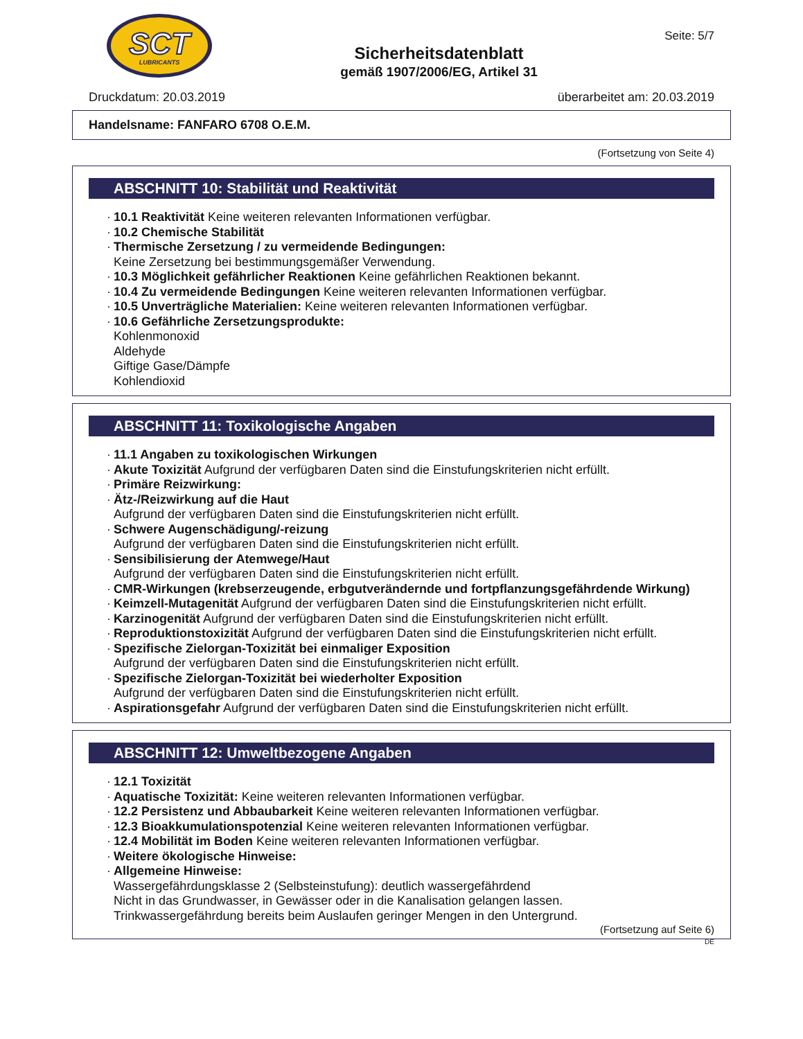SCT
LUBRICANTS
Sicherheitsdatenblatt
gemäß 1907/2006/EG, Artikel 31
Seite: 5/7
Druckdatum: 20.03.2019 überarbeitet am: 20.03.2019
Handelsname: FANFARO 6708 O.E.M.
(Fortsetzung von Seite 4)
ABSCHNITT 10: Stabilität und Reaktivität
10.1 Reaktivität Keine weiteren relevanten Informationen verfügbar.
10.2 Chemische Stabilität
Thermische Zersetzung / zu vermeidende Bedingungen:
Keine Zersetzung bei bestimmungsgemäßer Verwendung.
10.3 Möglichkeit gefährlicher Reaktionen Keine gefährlichen Reaktionen bekannt.
10.4 Zu vermeidende Bedingungen Keine weiteren relevanten Informationen verfügbar.
10.5 Unverträgliche Materialien: Keine weiteren relevanten Informationen verfügbar.
10.6 Gefährliche Zersetzungsprodukte:
Kohlenmonoxid
Aldehyde
Giftige Gase/Dämpfe
Kohlendioxid
ABSCHNITT 11: Toxikologische Angaben
11.1 Angaben zu toxikologischen Wirkungen
Akute Toxizität Aufgrund der verfügbaren Daten sind die Einstufungskriterien nicht erfüllt.
Primäre Reizwirkung:
Ätz-/Reizwirkung auf die Haut
Aufgrund der verfügbaren Daten sind die Einstufungskriterien nicht erfüllt.
Schwere Augenschädigung/-reizung
Aufgrund der verfügbaren Daten sind die Einstufungskriterien nicht erfüllt.
Sensibilisierung der Atemwege/Haut
Aufgrund der verfügbaren Daten sind die Einstufungskriterien nicht erfüllt.
CMR-Wirkungen (krebserzeugende, erbgutverändernde und fortpflanzungsgefährdende Wirkung)
Keimzell-Mutagenität Aufgrund der verfügbaren Daten sind die Einstufungskriterien nicht erfüllt.
Karzinogenität Aufgrund der verfügbaren Daten sind die Einstufungskriterien nicht erfüllt.
Reproduktionstoxizität Aufgrund der verfügbaren Daten sind die Einstufungskriterien nicht erfüllt.
Spezifische Zielorgan-Toxizität bei einmaliger Exposition
Aufgrund der verfügbaren Daten sind die Einstufungskriterien nicht erfüllt.
Spezifische Zielorgan-Toxizität bei wiederholter Exposition
Aufgrund der verfügbaren Daten sind die Einstufungskriterien nicht erfüllt.
Aspirationsgefahr Aufgrund der verfügbaren Daten sind die Einstufungskriterien nicht erfüllt.
ABSCHNITT 12: Umweltbezogene Angaben
12.1 Toxizität
Aquatische Toxizität: Keine weiteren relevanten Informationen verfügbar.
12.2 Persistenz und Abbaubarkeit Keine weiteren relevanten Informationen verfügbar.
12.3 Bioakkumulationspotenzial Keine weiteren relevanten Informationen verfügbar.
12.4 Mobilität im Boden Keine weiteren relevanten Informationen verfügbar.
Weitere ökologische Hinweise:
Allgemeine Hinweise:
Wassergefährdungsklasse 2 (Selbsteinstufung): deutlich wassergefährdend
Nicht in das Grundwasser, in Gewässer oder in die Kanalisation gelangen lassen.
Trinkwassergefährdung bereits beim Auslaufen geringer Mengen in den Untergrund.
(Fortsetzung auf Seite 6)
DE